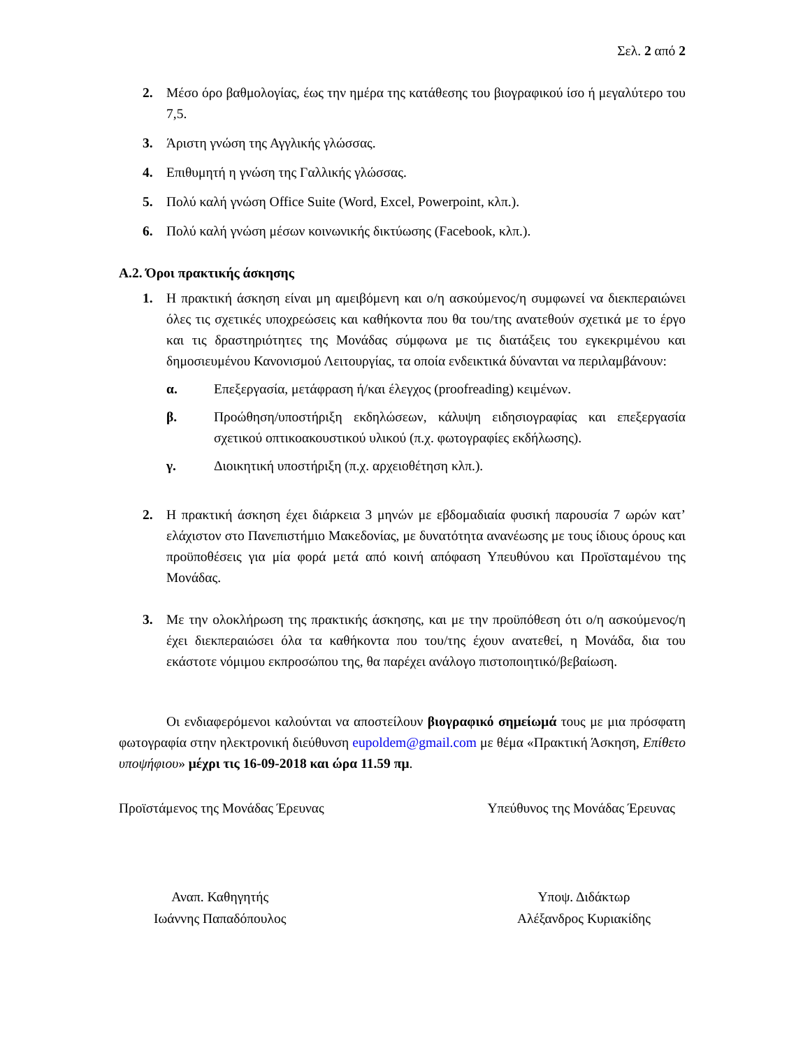Σελ. 2 από 2
2. Μέσο όρο βαθμολογίας, έως την ημέρα της κατάθεσης του βιογραφικού ίσο ή μεγαλύτερο του 7,5.
3. Άριστη γνώση της Αγγλικής γλώσσας.
4. Επιθυμητή η γνώση της Γαλλικής γλώσσας.
5. Πολύ καλή γνώση Office Suite (Word, Excel, Powerpoint, κλπ.).
6. Πολύ καλή γνώση μέσων κοινωνικής δικτύωσης (Facebook, κλπ.).
Α.2. Όροι πρακτικής άσκησης
1. Η πρακτική άσκηση είναι μη αμειβόμενη και ο/η ασκούμενος/η συμφωνεί να διεκπεραιώνει όλες τις σχετικές υποχρεώσεις και καθήκοντα που θα του/της ανατεθούν σχετικά με το έργο και τις δραστηριότητες της Μονάδας σύμφωνα με τις διατάξεις του εγκεκριμένου και δημοσιευμένου Κανονισμού Λειτουργίας, τα οποία ενδεικτικά δύνανται να περιλαμβάνουν:
α. Επεξεργασία, μετάφραση ή/και έλεγχος (proofreading) κειμένων.
β. Προώθηση/υποστήριξη εκδηλώσεων, κάλυψη ειδησιογραφίας και επεξεργασία σχετικού οπτικοακουστικού υλικού (π.χ. φωτογραφίες εκδήλωσης).
γ. Διοικητική υποστήριξη (π.χ. αρχειοθέτηση κλπ.).
2. Η πρακτική άσκηση έχει διάρκεια 3 μηνών με εβδομαδιαία φυσική παρουσία 7 ωρών κατ’ ελάχιστον στο Πανεπιστήμιο Μακεδονίας, με δυνατότητα ανανέωσης με τους ίδιους όρους και προϋποθέσεις για μία φορά μετά από κοινή απόφαση Υπευθύνου και Προϊσταμένου της Μονάδας.
3. Με την ολοκλήρωση της πρακτικής άσκησης, και με την προϋπόθεση ότι ο/η ασκούμενος/η έχει διεκπεραιώσει όλα τα καθήκοντα που του/της έχουν ανατεθεί, η Μονάδα, δια του εκάστοτε νόμιμου εκπροσώπου της, θα παρέχει ανάλογο πιστοποιητικό/βεβαίωση.
Οι ενδιαφερόμενοι καλούνται να αποστείλουν βιογραφικό σημείωμά τους με μια πρόσφατη φωτογραφία στην ηλεκτρονική διεύθυνση eupoldem@gmail.com με θέμα «Πρακτική Άσκηση, Επίθετο υποψήφιου» μέχρι τις 16-09-2018 και ώρα 11.59 πμ.
Προϊστάμενος της Μονάδας Έρευνας Υπεύθυνος της Μονάδας Έρευνας
Αναπ. Καθηγητής
Ιωάννης Παπαδόπουλος
Υποψ. Διδάκτωρ
Αλέξανδρος Κυριακίδης